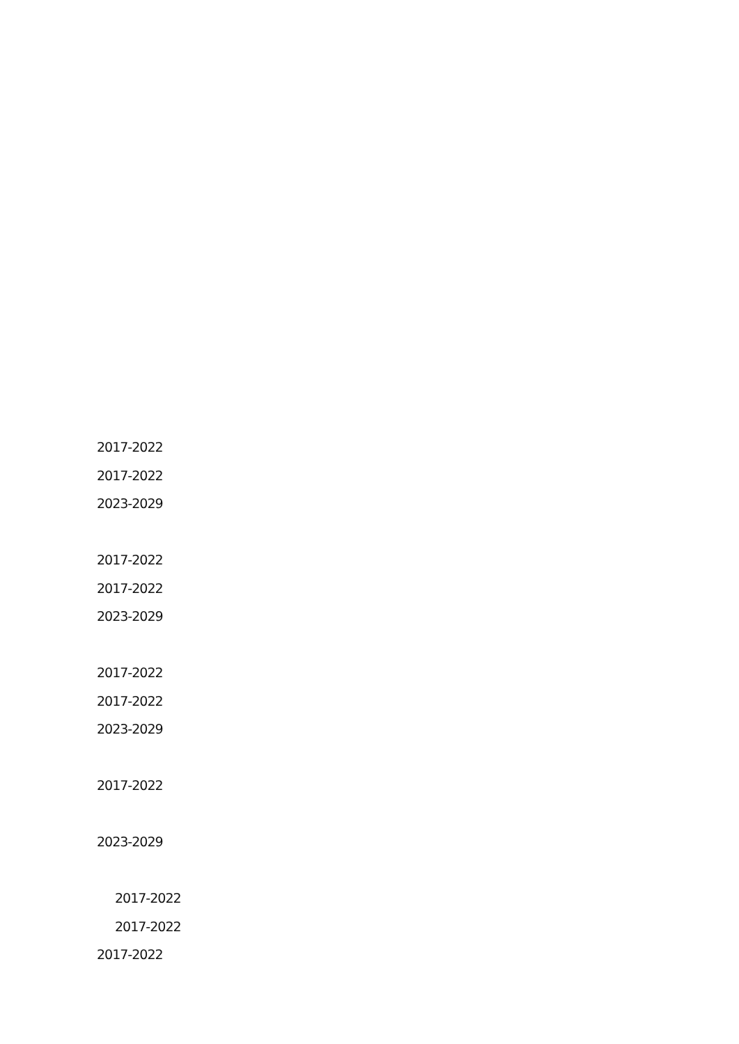2017-2022
2017-2022
2023-2029
2017-2022
2017-2022
2023-2029
2017-2022
2017-2022
2023-2029
2017-2022
2023-2029
2017-2022
2017-2022
2017-2022